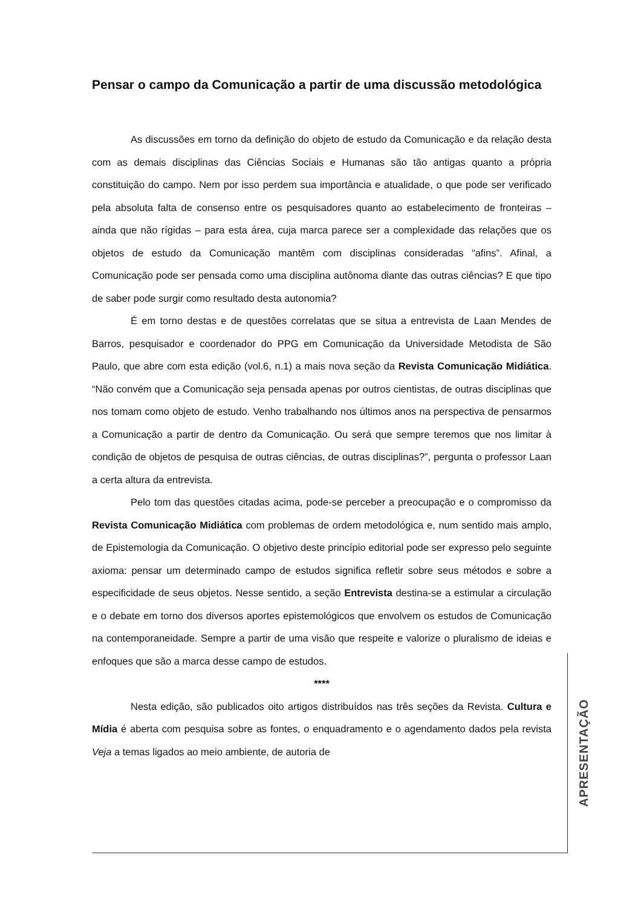Pensar o campo da Comunicação a partir de uma discussão metodológica
As discussões em torno da definição do objeto de estudo da Comunicação e da relação desta com as demais disciplinas das Ciências Sociais e Humanas são tão antigas quanto a própria constituição do campo. Nem por isso perdem sua importância e atualidade, o que pode ser verificado pela absoluta falta de consenso entre os pesquisadores quanto ao estabelecimento de fronteiras – ainda que não rígidas – para esta área, cuja marca parece ser a complexidade das relações que os objetos de estudo da Comunicação mantêm com disciplinas consideradas “afins”. Afinal, a Comunicação pode ser pensada como uma disciplina autônoma diante das outras ciências? E que tipo de saber pode surgir como resultado desta autonomia?
É em torno destas e de questões correlatas que se situa a entrevista de Laan Mendes de Barros, pesquisador e coordenador do PPG em Comunicação da Universidade Metodista de São Paulo, que abre com esta edição (vol.6, n.1) a mais nova seção da Revista Comunicação Midiática. “Não convém que a Comunicação seja pensada apenas por outros cientistas, de outras disciplinas que nos tomam como objeto de estudo. Venho trabalhando nos últimos anos na perspectiva de pensarmos a Comunicação a partir de dentro da Comunicação. Ou será que sempre teremos que nos limitar à condição de objetos de pesquisa de outras ciências, de outras disciplinas?”, pergunta o professor Laan a certa altura da entrevista.
Pelo tom das questões citadas acima, pode-se perceber a preocupação e o compromisso da Revista Comunicação Midiática com problemas de ordem metodológica e, num sentido mais amplo, de Epistemologia da Comunicação. O objetivo deste princípio editorial pode ser expresso pelo seguinte axioma: pensar um determinado campo de estudos significa refletir sobre seus métodos e sobre a especificidade de seus objetos. Nesse sentido, a seção Entrevista destina-se a estimular a circulação e o debate em torno dos diversos aportes epistemológicos que envolvem os estudos de Comunicação na contemporaneidade. Sempre a partir de uma visão que respeite e valorize o pluralismo de ideias e enfoques que são a marca desse campo de estudos.
****
Nesta edição, são publicados oito artigos distribuídos nas três seções da Revista. Cultura e Mídia é aberta com pesquisa sobre as fontes, o enquadramento e o agendamento dados pela revista Veja a temas ligados ao meio ambiente, de autoria de
APRESENTAÇÃO